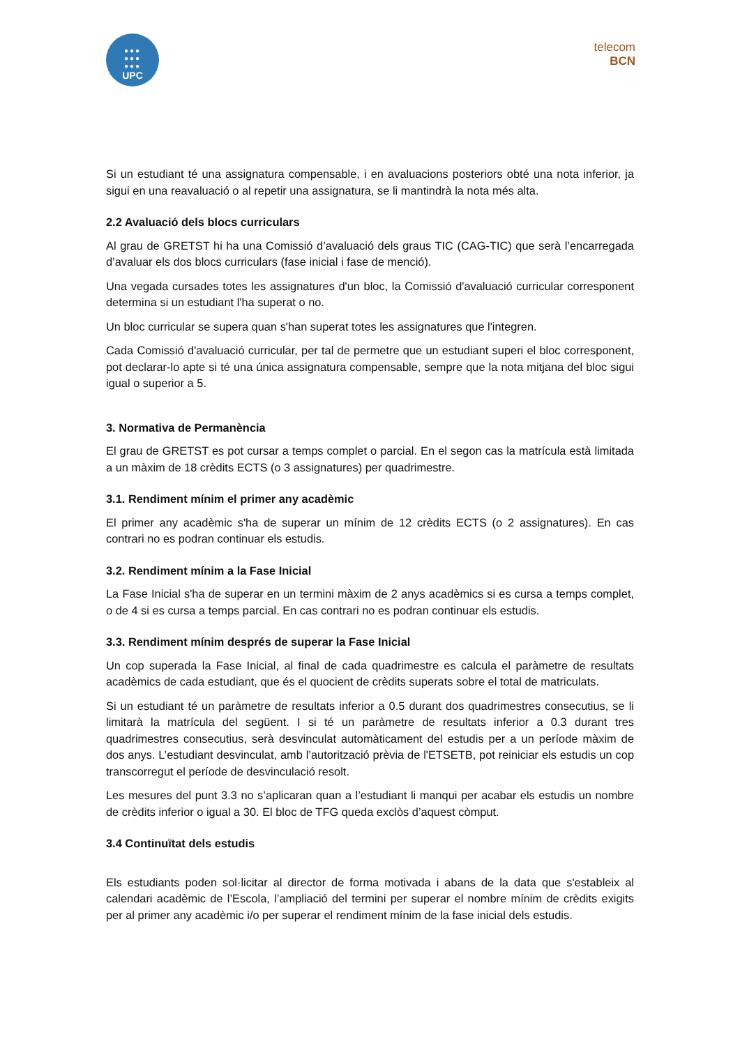●●●
●●●
●●●
UPC
telecom
BCN
Si un estudiant té una assignatura compensable, i en avaluacions posteriors obté una nota inferior, ja sigui en una reavaluació o al repetir una assignatura, se li mantindrà la nota més alta.
2.2 Avaluació dels blocs curriculars
Al grau de GRETST hi ha una Comissió d’avaluació dels graus TIC (CAG-TIC) que serà l’encarregada d’avaluar els dos blocs curriculars (fase inicial i fase de menció).
Una vegada cursades totes les assignatures d'un bloc, la Comissió d'avaluació curricular corresponent determina si un estudiant l'ha superat o no.
Un bloc curricular se supera quan s'han superat totes les assignatures que l'integren.
Cada Comissió d'avaluació curricular, per tal de permetre que un estudiant superi el bloc corresponent, pot declarar-lo apte si té una única assignatura compensable, sempre que la nota mitjana del bloc sigui igual o superior a 5.
3. Normativa de Permanència
El grau de GRETST es pot cursar a temps complet o parcial. En el segon cas la matrícula està limitada a un màxim de 18 crèdits ECTS (o 3 assignatures) per quadrimestre.
3.1. Rendiment mínim el primer any acadèmic
El primer any acadèmic s'ha de superar un mínim de 12 crèdits ECTS (o 2 assignatures). En cas contrari no es podran continuar els estudis.
3.2. Rendiment mínim a la Fase Inicial
La Fase Inicial s'ha de superar en un termini màxim de 2 anys acadèmics si es cursa a temps complet, o de 4 si es cursa a temps parcial. En cas contrari no es podran continuar els estudis.
3.3. Rendiment mínim després de superar la Fase Inicial
Un cop superada la Fase Inicial, al final de cada quadrimestre es calcula el paràmetre de resultats acadèmics de cada estudiant, que és el quocient de crèdits superats sobre el total de matriculats.
Si un estudiant té un paràmetre de resultats inferior a 0.5 durant dos quadrimestres consecutius, se li limitarà la matrícula del següent. I si té un paràmetre de resultats inferior a 0.3 durant tres quadrimestres consecutius, serà desvinculat automàticament del estudis per a un període màxim de dos anys. L’estudiant desvinculat, amb l’autorització prèvia de l'ETSETB, pot reiniciar els estudis un cop transcorregut el període de desvinculació resolt.
Les mesures del punt 3.3 no s’aplicaran quan a l’estudiant li manqui per acabar els estudis un nombre de crèdits inferior o igual a 30. El bloc de TFG queda exclòs d’aquest còmput.
3.4 Continuïtat dels estudis
Els estudiants poden sol·licitar al director de forma motivada i abans de la data que s'estableix al calendari acadèmic de l’Escola, l’ampliació del termini per superar el nombre mínim de crèdits exigits per al primer any acadèmic i/o per superar el rendiment mínim de la fase inicial dels estudis.